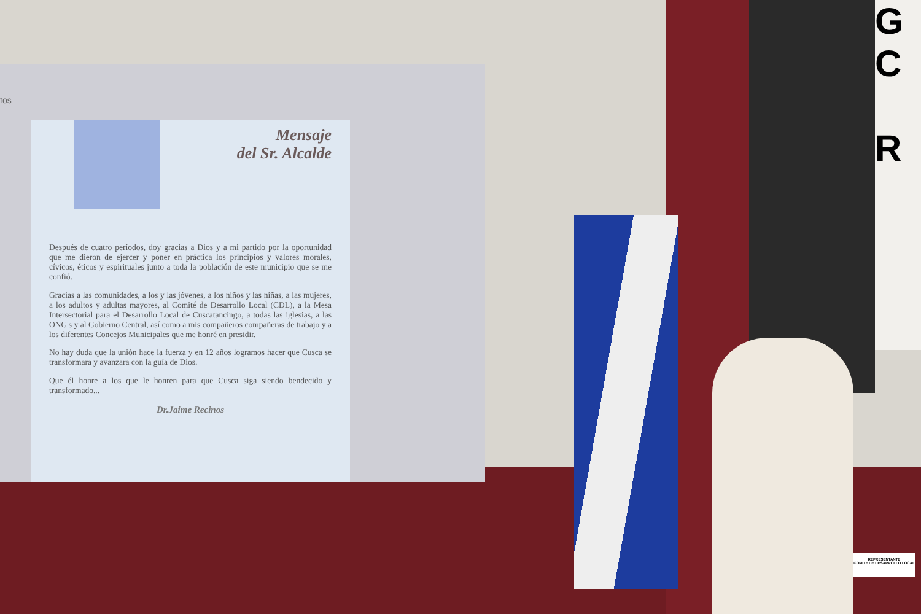G
C
R
tos
Mensaje
del Sr. Alcalde
Después de cuatro períodos, doy gracias a Dios y a mi partido por la oportunidad que me dieron de ejercer y poner en práctica los principios y valores morales, cívicos, éticos y espirituales junto a toda la población de este municipio que se me confió.
Gracias a las comunidades, a los y las jóvenes, a los niños y las niñas, a las mujeres, a los adultos y adultas mayores, al Comité de Desarrollo Local (CDL), a la Mesa Intersectorial para el Desarrollo Local de Cuscatancingo, a todas las iglesias, a las ONG's y al Gobierno Central, así como a mis compañeros compañeras de trabajo y a los diferentes Concejos Municipales que me honré en presidir.
No hay duda que la unión hace la fuerza y en 12 años logramos hacer que Cusca se transformara y avanzara con la guía de Dios.
Que él honre a los que le honren para que Cusca siga siendo bendecido y transformado...
Dr.Jaime Recinos
REPRESENTANTE
COMITE DE DESARROLLO LOCAL